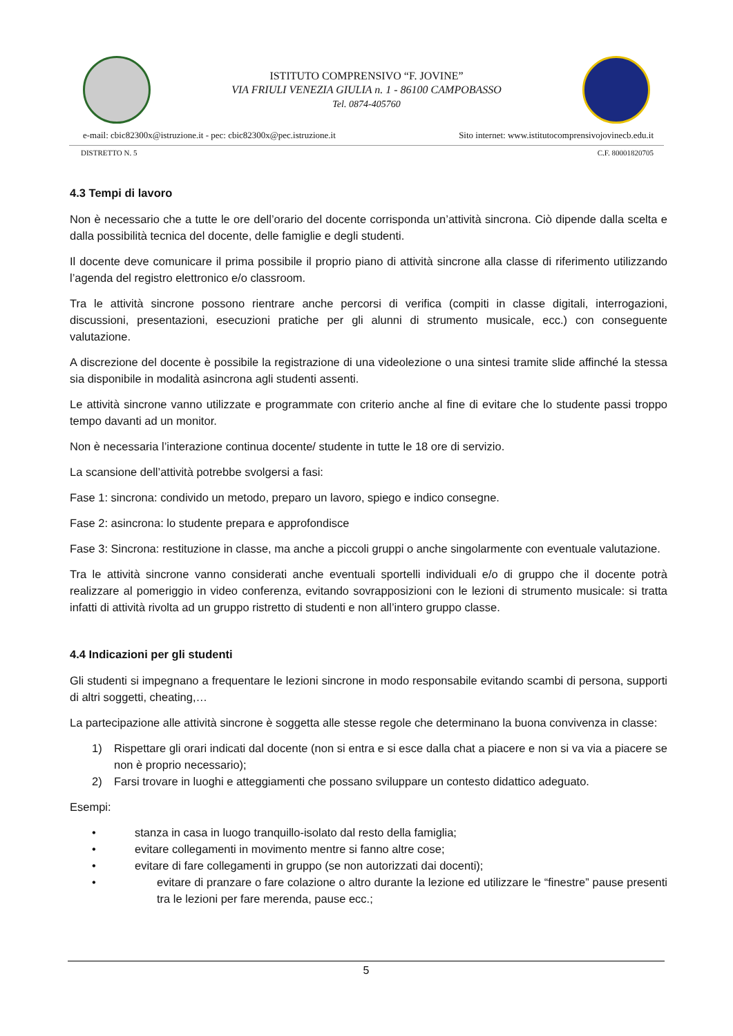ISTITUTO COMPRENSIVO “F. JOVINE”
VIA FRIULI VENEZIA GIULIA n. 1 - 86100 CAMPOBASSO
Tel. 0874-405760
e-mail: cbic82300x@istruzione.it - pec: cbic82300x@pec.istruzione.it Sito internet: www.istitutocomprensivojovinecb.edu.it
DISTRETTO N. 5 C.F. 80001820705
4.3 Tempi di lavoro
Non è necessario che a tutte le ore dell’orario del docente corrisponda un’attività sincrona. Ciò dipende dalla scelta e dalla possibilità tecnica del docente, delle famiglie e degli studenti.
Il docente deve comunicare il prima possibile il proprio piano di attività sincrone alla classe di riferimento utilizzando l’agenda del registro elettronico e/o classroom.
Tra le attività sincrone possono rientrare anche percorsi di verifica (compiti in classe digitali, interrogazioni, discussioni, presentazioni, esecuzioni pratiche per gli alunni di strumento musicale, ecc.) con conseguente valutazione.
A discrezione del docente è possibile la registrazione di una videolezione o una sintesi tramite slide affinché la stessa sia disponibile in modalità asincrona agli studenti assenti.
Le attività sincrone vanno utilizzate e programmate con criterio anche al fine di evitare che lo studente passi troppo tempo davanti ad un monitor.
Non è necessaria l’interazione continua docente/ studente in tutte le 18 ore di servizio.
La scansione dell’attività potrebbe svolgersi a fasi:
Fase 1: sincrona: condivido un metodo, preparo un lavoro, spiego e indico consegne.
Fase 2: asincrona: lo studente prepara e approfondisce
Fase 3: Sincrona: restituzione in classe, ma anche a piccoli gruppi o anche singolarmente con eventuale valutazione.
Tra le attività sincrone vanno considerati anche eventuali sportelli individuali e/o di gruppo che il docente potrà realizzare al pomeriggio in video conferenza, evitando sovrapposizioni con le lezioni di strumento musicale: si tratta infatti di attività rivolta ad un gruppo ristretto di studenti e non all’intero gruppo classe.
4.4 Indicazioni per gli studenti
Gli studenti si impegnano a frequentare le lezioni sincrone in modo responsabile evitando scambi di persona, supporti di altri soggetti, cheating,…
La partecipazione alle attività sincrone è soggetta alle stesse regole che determinano la buona convivenza in classe:
1) Rispettare gli orari indicati dal docente (non si entra e si esce dalla chat a piacere e non si va via a piacere se non è proprio necessario);
2) Farsi trovare in luoghi e atteggiamenti che possano sviluppare un contesto didattico adeguato.
Esempi:
• stanza in casa in luogo tranquillo-isolato dal resto della famiglia;
• evitare collegamenti in movimento mentre si fanno altre cose;
• evitare di fare collegamenti in gruppo (se non autorizzati dai docenti);
• evitare di pranzare o fare colazione o altro durante la lezione ed utilizzare le “finestre” pause presenti tra le lezioni per fare merenda, pause ecc.;
5